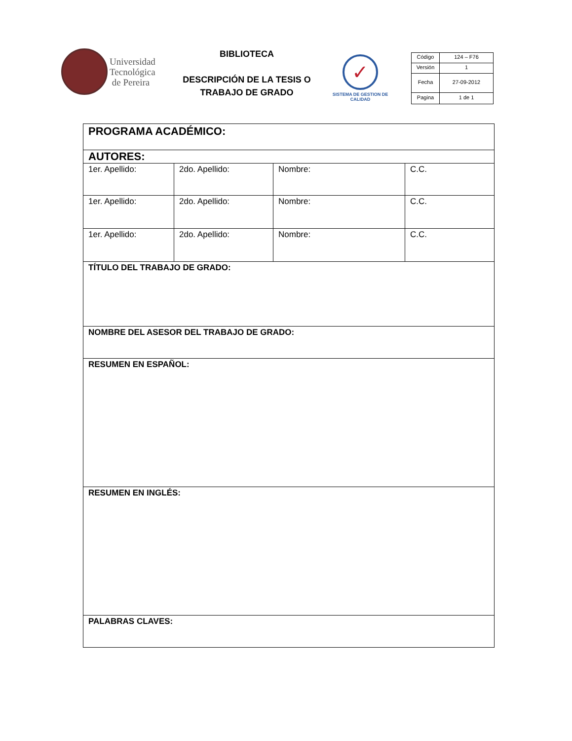Universidad
Tecnológica
de Pereira
BIBLIOTECA
DESCRIPCIÓN DE LA TESIS O
TRABAJO DE GRADO
✓
SISTEMA DE GESTION DE CALIDAD
| Código | 124 – F76 |
| Versión | 1 |
| Fecha | 27-09-2012 |
| Pagina | 1 de 1 |
| PROGRAMA ACADÉMICO: | | | |
| AUTORES: | | | |
| 1er. Apellido: | 2do. Apellido: | Nombre: | C.C. |
| 1er. Apellido: | 2do. Apellido: | Nombre: | C.C. |
| 1er. Apellido: | 2do. Apellido: | Nombre: | C.C. |
| TÍTULO DEL TRABAJO DE GRADO: | | | |
| NOMBRE DEL ASESOR DEL TRABAJO DE GRADO: | | | |
| RESUMEN EN ESPAÑOL: | | | |
| RESUMEN EN INGLÉS: | | | |
| PALABRAS CLAVES: | | | |